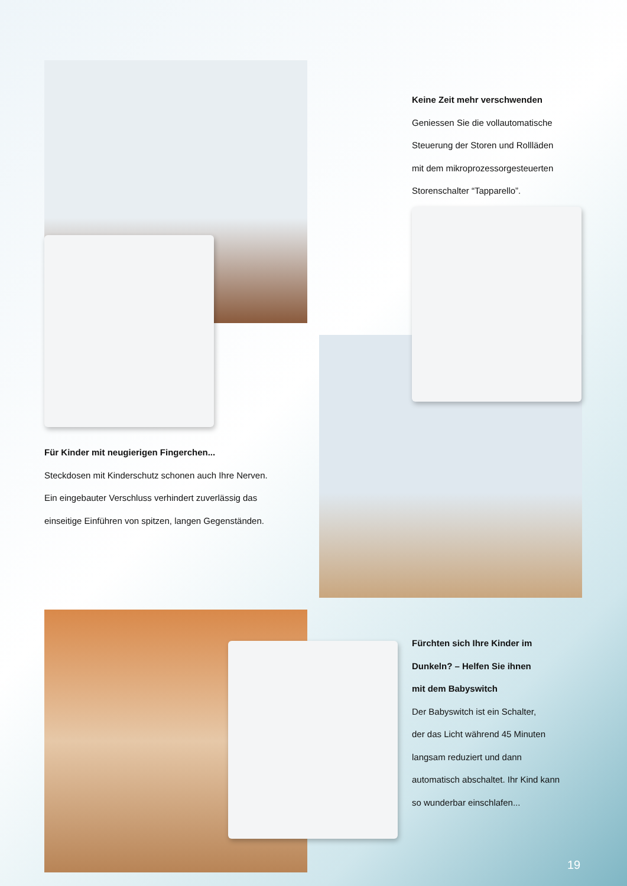Keine Zeit mehr verschwenden
Geniessen Sie die vollautomatische
Steuerung der Storen und Rollläden
mit dem mikroprozessorgesteuerten
Storenschalter “Tapparello”.
Für Kinder mit neugierigen Fingerchen...
Steckdosen mit Kinderschutz schonen auch Ihre Nerven.
Ein eingebauter Verschluss verhindert zuverlässig das
einseitige Einführen von spitzen, langen Gegenständen.
Fürchten sich Ihre Kinder im
Dunkeln? – Helfen Sie ihnen
mit dem Babyswitch
Der Babyswitch ist ein Schalter,
der das Licht während 45 Minuten
langsam reduziert und dann
automatisch abschaltet. Ihr Kind kann
so wunderbar einschlafen...
19